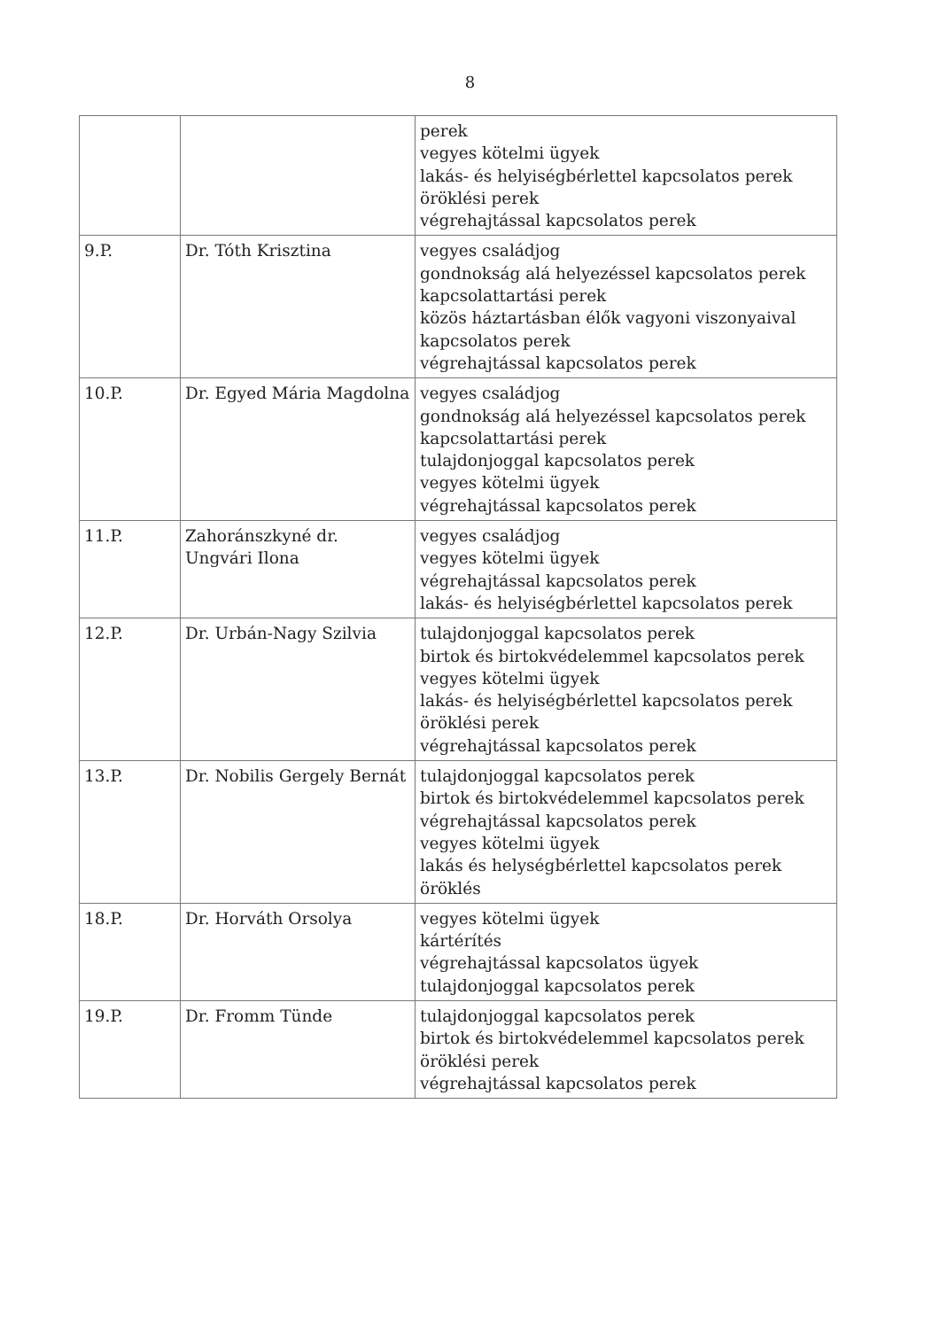8
| | | perek vegyes kötelmi ügyek lakás- és helyiségbérlettel kapcsolatos perek öröklési perek végrehajtással kapcsolatos perek |
| 9.P. | Dr. Tóth Krisztina | vegyes családjog gondnokság alá helyezéssel kapcsolatos perek kapcsolattartási perek közös háztartásban élők vagyoni viszonyaival kapcsolatos perek végrehajtással kapcsolatos perek |
| 10.P. | Dr. Egyed Mária Magdolna | vegyes családjog gondnokság alá helyezéssel kapcsolatos perek kapcsolattartási perek tulajdonjoggal kapcsolatos perek vegyes kötelmi ügyek végrehajtással kapcsolatos perek |
| 11.P. | Zahoránszkyné dr. Ungvári Ilona | vegyes családjog vegyes kötelmi ügyek végrehajtással kapcsolatos perek lakás- és helyiségbérlettel kapcsolatos perek |
| 12.P. | Dr. Urbán-Nagy Szilvia | tulajdonjoggal kapcsolatos perek birtok és birtokvédelemmel kapcsolatos perek vegyes kötelmi ügyek lakás- és helyiségbérlettel kapcsolatos perek öröklési perek végrehajtással kapcsolatos perek |
| 13.P. | Dr. Nobilis Gergely Bernát | tulajdonjoggal kapcsolatos perek birtok és birtokvédelemmel kapcsolatos perek végrehajtással kapcsolatos perek vegyes kötelmi ügyek lakás és helységbérlettel kapcsolatos perek öröklés |
| 18.P. | Dr. Horváth Orsolya | vegyes kötelmi ügyek kártérítés végrehajtással kapcsolatos ügyek tulajdonjoggal kapcsolatos perek |
| 19.P. | Dr. Fromm Tünde | tulajdonjoggal kapcsolatos perek birtok és birtokvédelemmel kapcsolatos perek öröklési perek végrehajtással kapcsolatos perek |